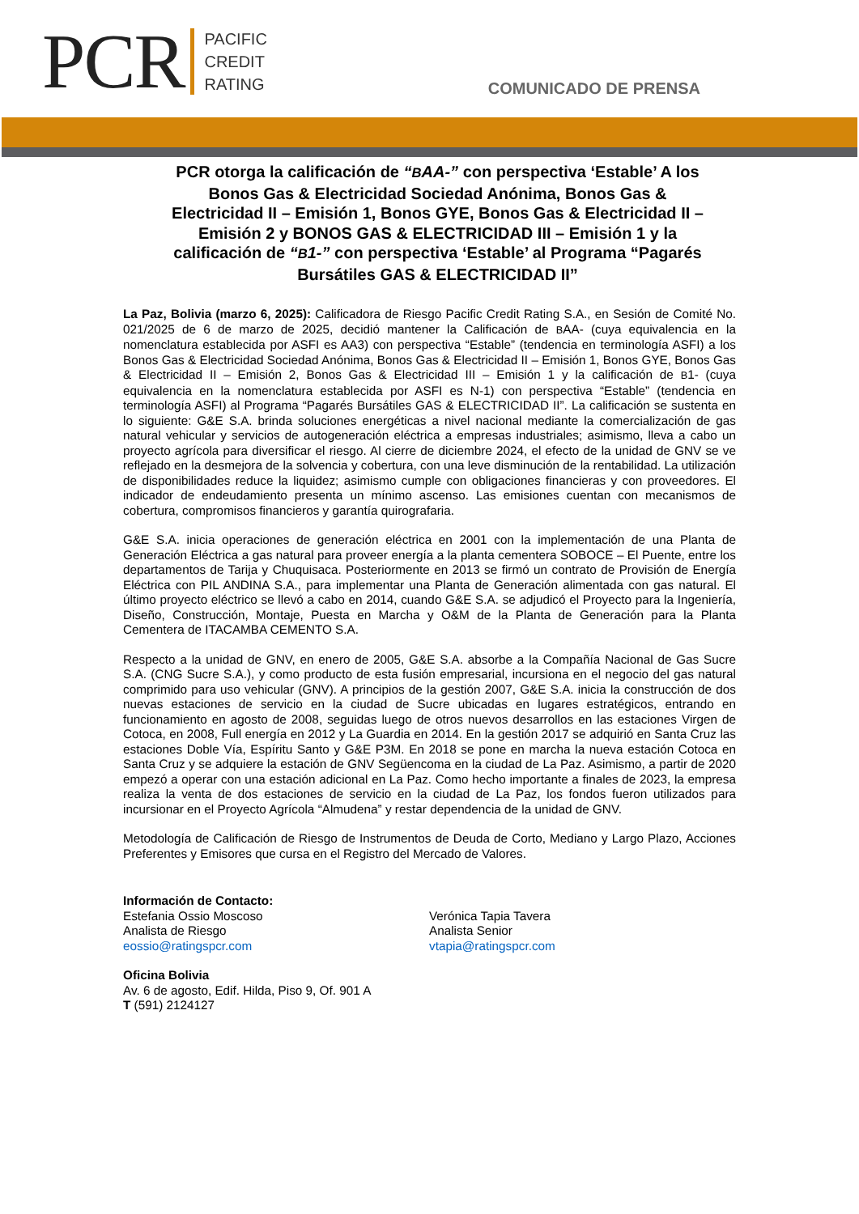PCR PACIFIC
CREDIT
RATING
COMUNICADO DE PRENSA
PCR otorga la calificación de “BAA-” con perspectiva ‘Estable’ A los Bonos Gas & Electricidad Sociedad Anónima, Bonos Gas & Electricidad II – Emisión 1, Bonos GYE, Bonos Gas & Electricidad II – Emisión 2 y BONOS GAS & ELECTRICIDAD III – Emisión 1 y la calificación de “B1-” con perspectiva ‘Estable’ al Programa “Pagarés Bursátiles GAS & ELECTRICIDAD II”
La Paz, Bolivia (marzo 6, 2025): Calificadora de Riesgo Pacific Credit Rating S.A., en Sesión de Comité No. 021/2025 de 6 de marzo de 2025, decidió mantener la Calificación de BAA- (cuya equivalencia en la nomenclatura establecida por ASFI es AA3) con perspectiva “Estable” (tendencia en terminología ASFI) a los Bonos Gas & Electricidad Sociedad Anónima, Bonos Gas & Electricidad II – Emisión 1, Bonos GYE, Bonos Gas & Electricidad II – Emisión 2, Bonos Gas & Electricidad III – Emisión 1 y la calificación de B1- (cuya equivalencia en la nomenclatura establecida por ASFI es N-1) con perspectiva “Estable” (tendencia en terminología ASFI) al Programa “Pagarés Bursátiles GAS & ELECTRICIDAD II”. La calificación se sustenta en lo siguiente: G&E S.A. brinda soluciones energéticas a nivel nacional mediante la comercialización de gas natural vehicular y servicios de autogeneración eléctrica a empresas industriales; asimismo, lleva a cabo un proyecto agrícola para diversificar el riesgo. Al cierre de diciembre 2024, el efecto de la unidad de GNV se ve reflejado en la desmejora de la solvencia y cobertura, con una leve disminución de la rentabilidad. La utilización de disponibilidades reduce la liquidez; asimismo cumple con obligaciones financieras y con proveedores. El indicador de endeudamiento presenta un mínimo ascenso. Las emisiones cuentan con mecanismos de cobertura, compromisos financieros y garantía quirografaria.
G&E S.A. inicia operaciones de generación eléctrica en 2001 con la implementación de una Planta de Generación Eléctrica a gas natural para proveer energía a la planta cementera SOBOCE – El Puente, entre los departamentos de Tarija y Chuquisaca. Posteriormente en 2013 se firmó un contrato de Provisión de Energía Eléctrica con PIL ANDINA S.A., para implementar una Planta de Generación alimentada con gas natural. El último proyecto eléctrico se llevó a cabo en 2014, cuando G&E S.A. se adjudicó el Proyecto para la Ingeniería, Diseño, Construcción, Montaje, Puesta en Marcha y O&M de la Planta de Generación para la Planta Cementera de ITACAMBA CEMENTO S.A.
Respecto a la unidad de GNV, en enero de 2005, G&E S.A. absorbe a la Compañía Nacional de Gas Sucre S.A. (CNG Sucre S.A.), y como producto de esta fusión empresarial, incursiona en el negocio del gas natural comprimido para uso vehicular (GNV). A principios de la gestión 2007, G&E S.A. inicia la construcción de dos nuevas estaciones de servicio en la ciudad de Sucre ubicadas en lugares estratégicos, entrando en funcionamiento en agosto de 2008, seguidas luego de otros nuevos desarrollos en las estaciones Virgen de Cotoca, en 2008, Full energía en 2012 y La Guardia en 2014. En la gestión 2017 se adquirió en Santa Cruz las estaciones Doble Vía, Espíritu Santo y G&E P3M. En 2018 se pone en marcha la nueva estación Cotoca en Santa Cruz y se adquiere la estación de GNV Següencoma en la ciudad de La Paz. Asimismo, a partir de 2020 empezó a operar con una estación adicional en La Paz. Como hecho importante a finales de 2023, la empresa realiza la venta de dos estaciones de servicio en la ciudad de La Paz, los fondos fueron utilizados para incursionar en el Proyecto Agrícola “Almudena” y restar dependencia de la unidad de GNV.
Metodología de Calificación de Riesgo de Instrumentos de Deuda de Corto, Mediano y Largo Plazo, Acciones Preferentes y Emisores que cursa en el Registro del Mercado de Valores.
Información de Contacto:
Estefania Ossio Moscoso
Analista de Riesgo
eossio@ratingspcr.com
Verónica Tapia Tavera
Analista Senior
vtapia@ratingspcr.com
Oficina Bolivia
Av. 6 de agosto, Edif. Hilda, Piso 9, Of. 901 A
T (591) 2124127